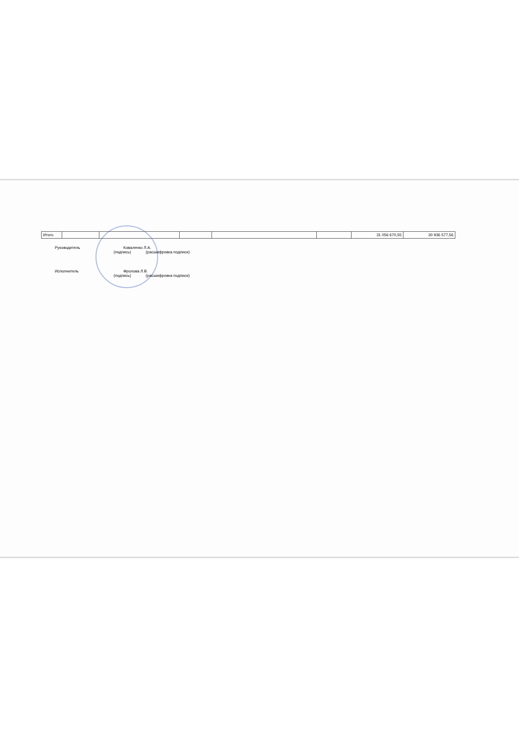| Итого | | | | | | 31 056 670,55 | 30 936 577,56 |
Руководитель Коваленко Л.А.
(подпись) (расшифровка подписи)
Исполнитель Фролова Л.В.
(подпись) (расшифровка подписи)